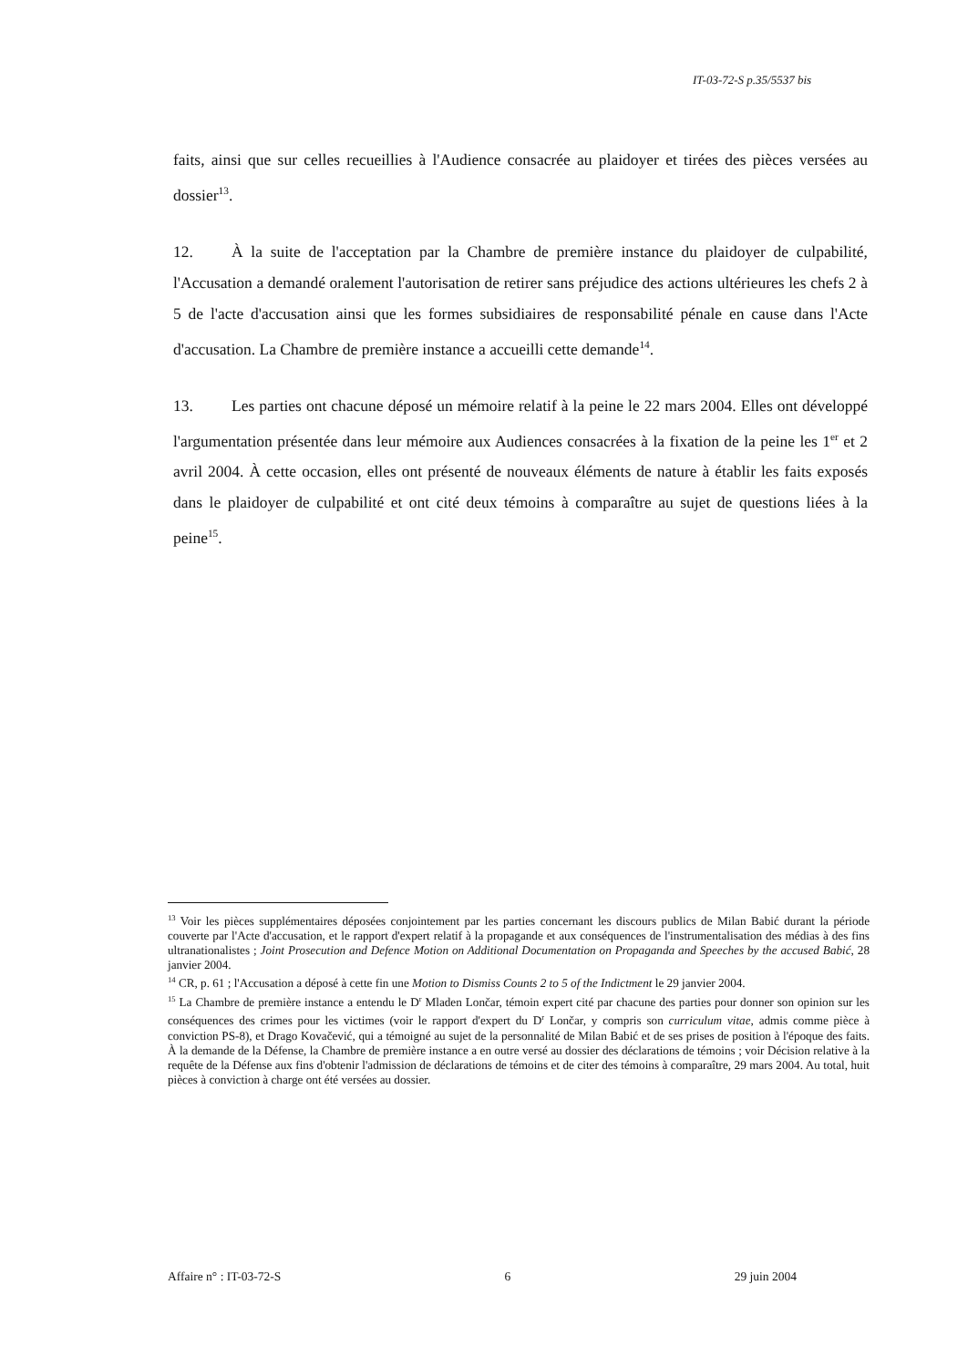IT-03-72-S p.35/5537 bis
faits, ainsi que sur celles recueillies à l'Audience consacrée au plaidoyer et tirées des pièces versées au dossier<sup>13</sup>.
12. À la suite de l'acceptation par la Chambre de première instance du plaidoyer de culpabilité, l'Accusation a demandé oralement l'autorisation de retirer sans préjudice des actions ultérieures les chefs 2 à 5 de l'acte d'accusation ainsi que les formes subsidiaires de responsabilité pénale en cause dans l'Acte d'accusation. La Chambre de première instance a accueilli cette demande<sup>14</sup>.
13. Les parties ont chacune déposé un mémoire relatif à la peine le 22 mars 2004. Elles ont développé l'argumentation présentée dans leur mémoire aux Audiences consacrées à la fixation de la peine les 1<sup>er</sup> et 2 avril 2004. À cette occasion, elles ont présenté de nouveaux éléments de nature à établir les faits exposés dans le plaidoyer de culpabilité et ont cité deux témoins à comparaître au sujet de questions liées à la peine<sup>15</sup>.
<sup>13</sup> Voir les pièces supplémentaires déposées conjointement par les parties concernant les discours publics de Milan Babić durant la période couverte par l'Acte d'accusation, et le rapport d'expert relatif à la propagande et aux conséquences de l'instrumentalisation des médias à des fins ultranationalistes ; Joint Prosecution and Defence Motion on Additional Documentation on Propaganda and Speeches by the accused Babić, 28 janvier 2004.
<sup>14</sup> CR, p. 61 ; l'Accusation a déposé à cette fin une Motion to Dismiss Counts 2 to 5 of the Indictment le 29 janvier 2004.
<sup>15</sup> La Chambre de première instance a entendu le D<sup>r</sup> Mladen Lončar, témoin expert cité par chacune des parties pour donner son opinion sur les conséquences des crimes pour les victimes (voir le rapport d'expert du D<sup>r</sup> Lončar, y compris son curriculum vitae, admis comme pièce à conviction PS-8), et Drago Kovačević, qui a témoigné au sujet de la personnalité de Milan Babić et de ses prises de position à l'époque des faits. À la demande de la Défense, la Chambre de première instance a en outre versé au dossier des déclarations de témoins ; voir Décision relative à la requête de la Défense aux fins d'obtenir l'admission de déclarations de témoins et de citer des témoins à comparaître, 29 mars 2004. Au total, huit pièces à conviction à charge ont été versées au dossier.
Affaire n° : IT-03-72-S 6 29 juin 2004